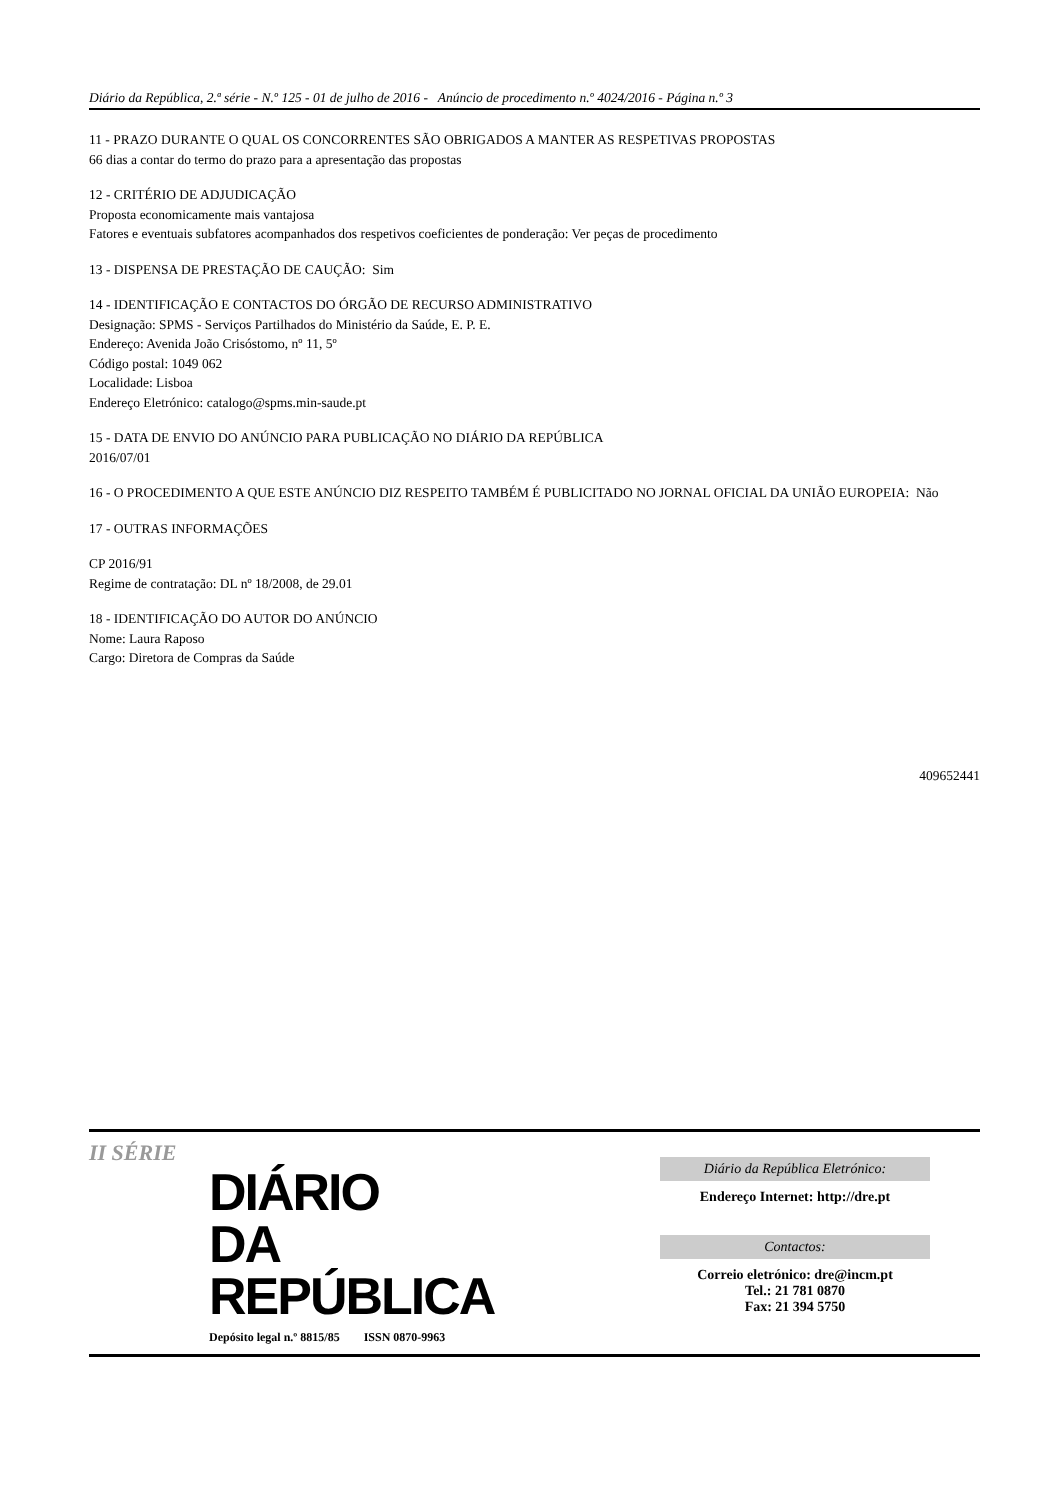Diário da República, 2.ª série - N.º 125 - 01 de julho de 2016 - Anúncio de procedimento n.º 4024/2016 - Página n.º 3
11 - PRAZO DURANTE O QUAL OS CONCORRENTES SÃO OBRIGADOS A MANTER AS RESPETIVAS PROPOSTAS
66 dias a contar do termo do prazo para a apresentação das propostas
12 - CRITÉRIO DE ADJUDICAÇÃO
Proposta economicamente mais vantajosa
Fatores e eventuais subfatores acompanhados dos respetivos coeficientes de ponderação: Ver peças de procedimento
13 - DISPENSA DE PRESTAÇÃO DE CAUÇÃO: Sim
14 - IDENTIFICAÇÃO E CONTACTOS DO ÓRGÃO DE RECURSO ADMINISTRATIVO
Designação: SPMS - Serviços Partilhados do Ministério da Saúde, E. P. E.
Endereço: Avenida João Crisóstomo, nº 11, 5º
Código postal: 1049 062
Localidade: Lisboa
Endereço Eletrónico: catalogo@spms.min-saude.pt
15 - DATA DE ENVIO DO ANÚNCIO PARA PUBLICAÇÃO NO DIÁRIO DA REPÚBLICA
2016/07/01
16 - O PROCEDIMENTO A QUE ESTE ANÚNCIO DIZ RESPEITO TAMBÉM É PUBLICITADO NO JORNAL OFICIAL DA UNIÃO EUROPEIA: Não
17 - OUTRAS INFORMAÇÕES
CP 2016/91
Regime de contratação: DL nº 18/2008, de 29.01
18 - IDENTIFICAÇÃO DO AUTOR DO ANÚNCIO
Nome: Laura Raposo
Cargo: Diretora de Compras da Saúde
409652441
II SÉRIE
DIÁRIO
DA REPÚBLICA
Depósito legal n.º 8815/85 ISSN 0870-9963
Diário da República Eletrónico:
Endereço Internet: http://dre.pt
Contactos:
Correio eletrónico: dre@incm.pt
Tel.: 21 781 0870
Fax: 21 394 5750